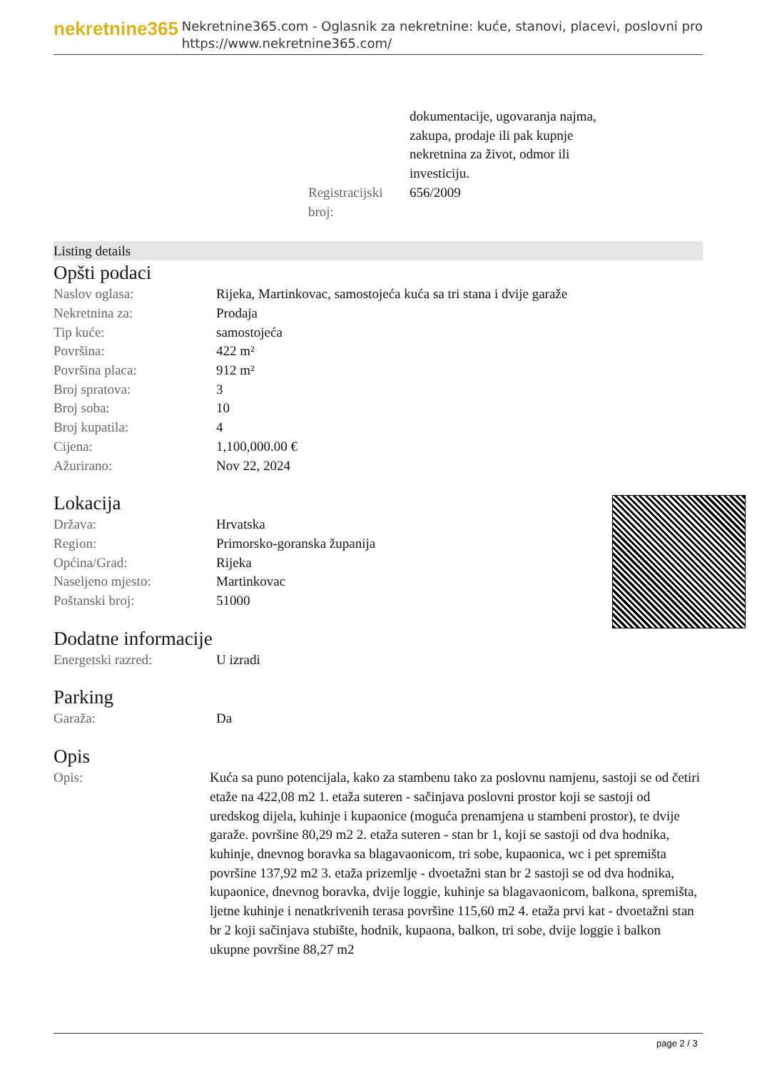nekretnine365
Nekretnine365.com - Oglasnik za nekretnine: kuće, stanovi, placevi, poslovni pro
https://www.nekretnine365.com/
| | dokumentacije, ugovaranja najma, zakupa, prodaje ili pak kupnje nekretnina za život, odmor ili investiciju. |
| Registracijski broj: | 656/2009 |
Listing details
Opšti podaci
| Naslov oglasa: | Rijeka, Martinkovac, samostojeća kuća sa tri stana i dvije garaže |
| Nekretnina za: | Prodaja |
| Tip kuće: | samostojeća |
| Površina: | 422 m² |
| Površina placa: | 912 m² |
| Broj spratova: | 3 |
| Broj soba: | 10 |
| Broj kupatila: | 4 |
| Cijena: | 1,100,000.00 € |
| Ažurirano: | Nov 22, 2024 |
Lokacija
| Država: | Hrvatska |
| Region: | Primorsko-goranska županija |
| Općina/Grad: | Rijeka |
| Naseljeno mjesto: | Martinkovac |
| Poštanski broj: | 51000 |
Dodatne informacije
| Energetski razred: | U izradi |
Parking
| Garaža: | Da |
Opis
| Opis: | Kuća sa puno potencijala, kako za stambenu tako za poslovnu namjenu, sastoji se od četiri etaže na 422,08 m2 1. etaža suteren - sačinjava poslovni prostor koji se sastoji od uredskog dijela, kuhinje i kupaonice (moguća prenamjena u stambeni prostor), te dvije garaže. površine 80,29 m2 2. etaža suteren - stan br 1, koji se sastoji od dva hodnika, kuhinje, dnevnog boravka sa blagavaonicom, tri sobe, kupaonica, wc i pet spremišta površine 137,92 m2 3. etaža prizemlje - dvoetažni stan br 2 sastoji se od dva hodnika, kupaonice, dnevnog boravka, dvije loggie, kuhinje sa blagavaonicom, balkona, spremišta, ljetne kuhinje i nenatkrivenih terasa površine 115,60 m2 4. etaža prvi kat - dvoetažni stan br 2 koji sačinjava stubište, hodnik, kupaona, balkon, tri sobe, dvije loggie i balkon ukupne površine 88,27 m2 |
page 2 / 3